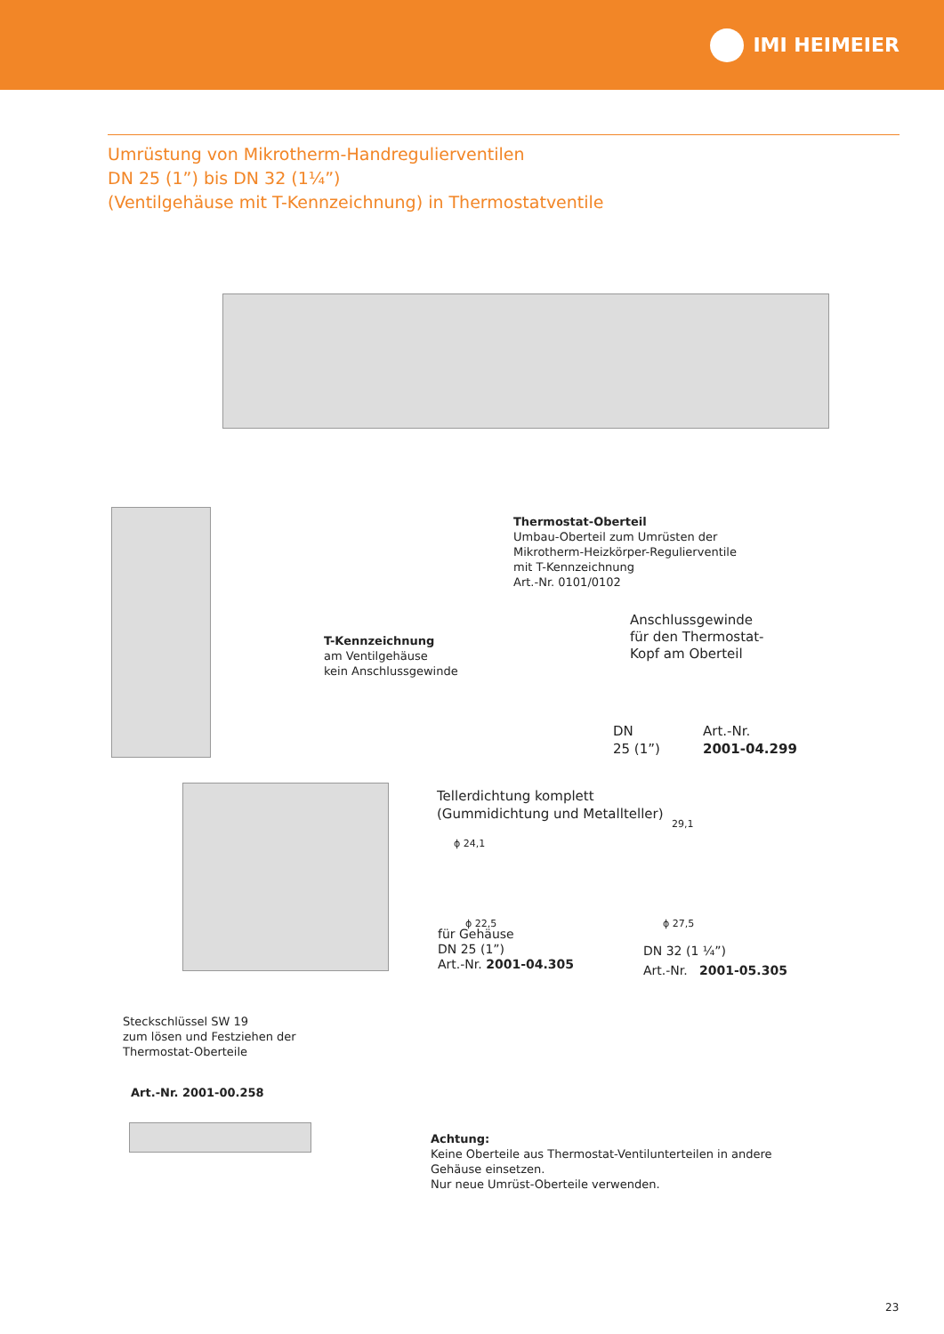IMI HEIMEIER
Umrüstung von Mikrotherm-Handregulierventilen
DN 25 (1”) bis DN 32 (1¼”)
(Ventilgehäuse mit T-Kennzeichnung) in Thermostatventile
Thermostat-Oberteil
Umbau-Oberteil zum Umrüsten der
Mikrotherm-Heizkörper-Regulierventile
mit T-Kennzeichnung
Art.-Nr. 0101/0102
Anschlussgewinde
für den Thermostat-
Kopf am Oberteil
T-Kennzeichnung
am Ventilgehäuse
kein Anschlussgewinde
DN
25 (1”)
Art.-Nr.
2001-04.299
Tellerdichtung komplett
(Gummidichtung und Metallteller)
ϕ 24,1
29,1
ϕ 22,5 ϕ 27,5
für Gehäuse
DN 25 (1”)
Art.-Nr. 2001-04.305
DN 32 (1 ¼”)
Art.-Nr. 2001-05.305
Steckschlüssel SW 19
zum lösen und Festziehen der
Thermostat-Oberteile
Art.-Nr. 2001-00.258
Achtung:
Keine Oberteile aus Thermostat-Ventilunterteilen in andere
Gehäuse einsetzen.
Nur neue Umrüst-Oberteile verwenden.
23